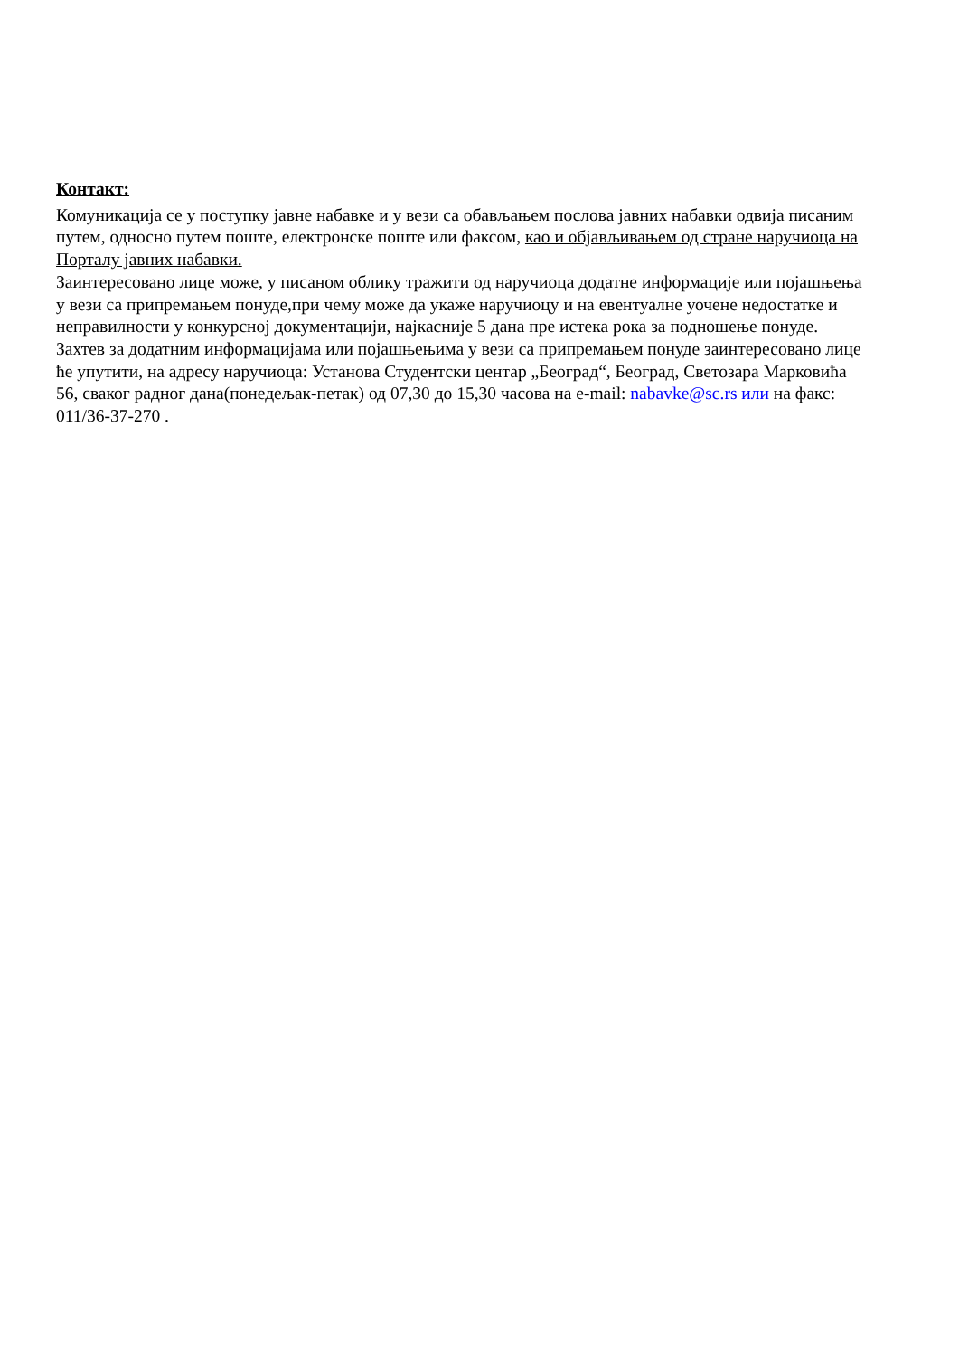Контакт:
Комуникација се у поступку јавне набавке и у вези са обављањем послова јавних набавки одвија писаним путем, односно путем поште, електронске поште или факсом, као и објављивањем од стране наручиоца на Порталу јавних набавки.
Заинтересовано лице може, у писаном облику тражити од наручиоца додатне информације или појашњења у вези са припремањем понуде,при чему може да укаже наручиоцу и на евентуалне уочене недостатке и неправилности у конкурсној документацији, најкасније 5 дана пре истека рока за подношење понуде.
Захтев за додатним информацијама или појашњењима у вези са припремањем понуде заинтересовано лице ће упутити, на адресу наручиоца: Установа Студентски центар „Београд“, Београд, Светозара Марковића 56, сваког радног дана(понедељак-петак) од 07,30 до 15,30 часова на e-mail: nabavke@sc.rs или на факс: 011/36-37-270 .